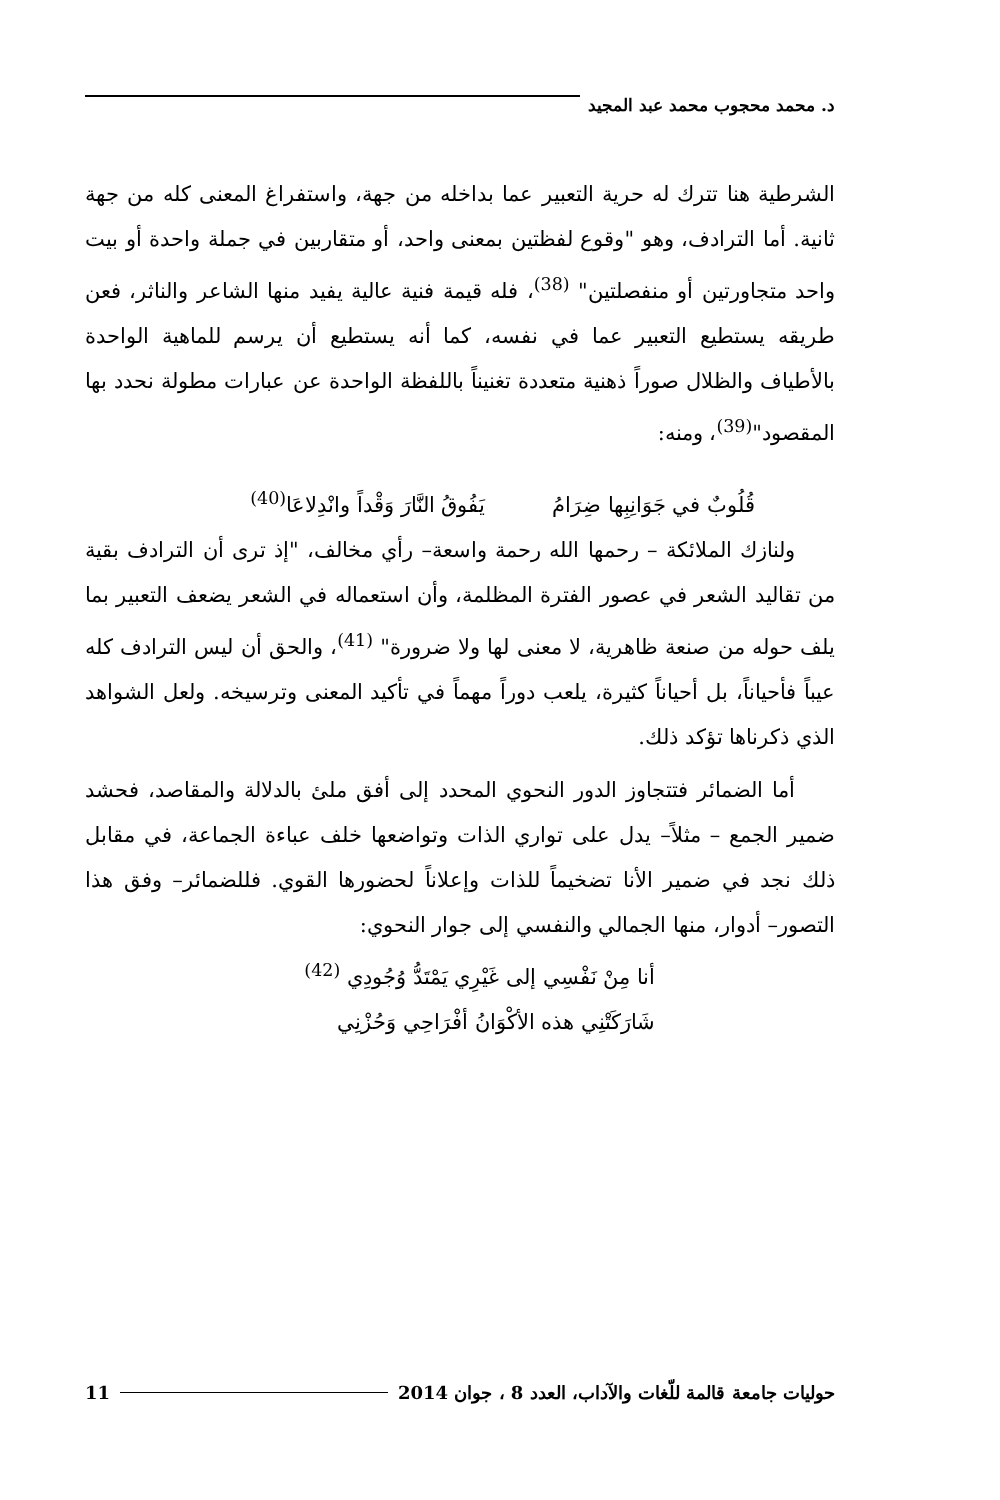د. محمد محجوب محمد عبد المجيد
الشرطية هنا تترك له حرية التعبير عما بداخله من جهة، واستفراغ المعنى كله من جهة ثانية. أما الترادف، وهو "وقوع لفظتين بمعنى واحد، أو متقاربين في جملة واحدة أو بيت واحد متجاورتين أو منفصلتين" <sup>(38)</sup>، فله قيمة فنية عالية يفيد منها الشاعر والناثر، فعن طريقه يستطيع التعبير عما في نفسه، كما أنه يستطيع أن يرسم للماهية الواحدة بالأطياف والظلال صوراً ذهنية متعددة تغنيناً باللفظة الواحدة عن عبارات مطولة نحدد بها المقصود"<sup>(39)</sup>، ومنه:
قُلُوبٌ في جَوَانِبِها ضِرَامُ يَفُوقُ النَّارَ وَقْداً وانْدِلاعَا<sup>(40)</sup>
ولنازك الملائكة – رحمها الله رحمة واسعة– رأي مخالف، "إذ ترى أن الترادف بقية من تقاليد الشعر في عصور الفترة المظلمة، وأن استعماله في الشعر يضعف التعبير بما يلف حوله من صنعة ظاهرية، لا معنى لها ولا ضرورة" <sup>(41)</sup>، والحق أن ليس الترادف كله عيباً فأحياناً، بل أحياناً كثيرة، يلعب دوراً مهماً في تأكيد المعنى وترسيخه. ولعل الشواهد الذي ذكرناها تؤكد ذلك.
أما الضمائر فتتجاوز الدور النحوي المحدد إلى أفق ملئ بالدلالة والمقاصد، فحشد ضمير الجمع – مثلاً– يدل على تواري الذات وتواضعها خلف عباءة الجماعة، في مقابل ذلك نجد في ضمير الأنا تضخيماً للذات وإعلاناً لحضورها القوي. فللضمائر– وفق هذا التصور– أدوار، منها الجمالي والنفسي إلى جوار النحوي:
أنا مِنْ نَفْسِي إلى غَيْرِي يَمْتَدُّ وُجُودِي <sup>(42)</sup>
شَارَكَتْنِي هذه الأكْوَانُ أفْرَاحِي وَحُزْنِي
حوليات جامعة قالمة للّغات والآداب، العدد 8 ، جوان 2014 11